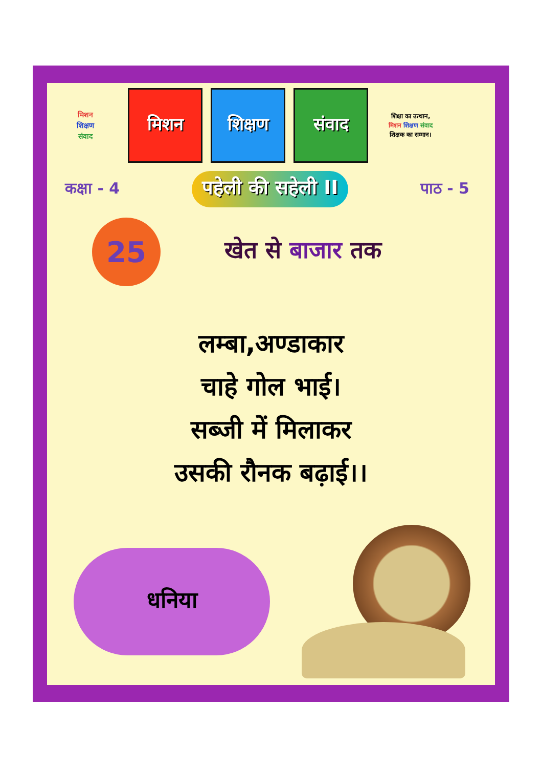मिशन
शिक्षण
संवाद
मिशन शिक्षण संवाद
शिक्षा का उत्थान,
मिशन शिक्षण संवाद
शिक्षक का सम्मान।
कक्षा - 4 पहेली की सहेली II पाठ - 5
25
खेत से बाजार तक
लम्बा,अण्डाकार
चाहे गोल भाई।
सब्जी में मिलाकर
उसकी रौनक बढ़ाई।।
धनिया